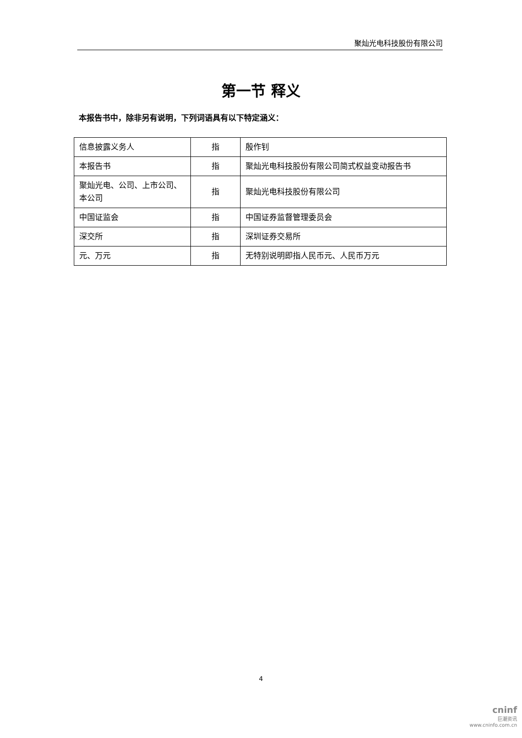聚灿光电科技股份有限公司
第一节 释义
本报告书中，除非另有说明，下列词语具有以下特定涵义：
| 信息披露义务人 | 指 | 殷作钊 |
| 本报告书 | 指 | 聚灿光电科技股份有限公司简式权益变动报告书 |
| 聚灿光电、公司、上市公司、本公司 | 指 | 聚灿光电科技股份有限公司 |
| 中国证监会 | 指 | 中国证券监督管理委员会 |
| 深交所 | 指 | 深圳证券交易所 |
| 元、万元 | 指 | 无特别说明即指人民币元、人民币万元 |
4
cninf
巨潮资讯
www.cninfo.com.cn